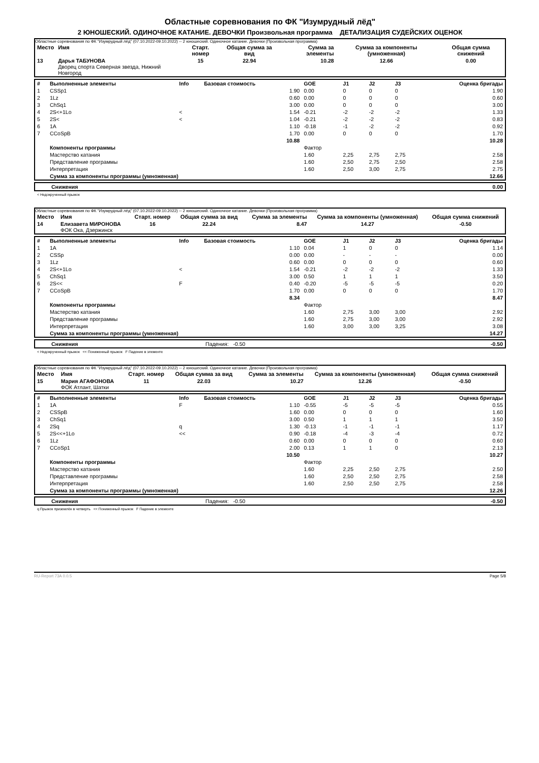Областные соревнования по ФК "Изумрудный лёд"
2 ЮНОШЕСКИЙ. ОДИНОЧНОЕ КАТАНИЕ. ДЕВОЧКИ Произвольная программа ДЕТАЛИЗАЦИЯ СУДЕЙСКИХ ОЦЕНОК
Областные соревнования по ФК "Изумрудный лёд" (07.10.2022-09.10.2022) -- 2 юношеский. Одиночное катание. Девочки (Произвольная программа)
| Место | Имя | Старт. номер | Общая сумма за вид | Сумма за элементы | Сумма за компоненты (умноженная) | Общая сумма снижений |
| --- | --- | --- | --- | --- | --- | --- |
| 13 | Дарья ТАБУНОВА Дворец спорта Северная звезда, Нижний Новгород | 15 | 22.94 | 10.28 | 12.66 | 0.00 |
| # | Выполненные элементы | Info | Базовая стоимость | GOE | J1 | J2 | J3 | Оценка бригады |
| --- | --- | --- | --- | --- | --- | --- | --- | --- |
| 1 | CSSp1 | | 1.90 | 0.00 | 0 | 0 | 0 | 1.90 |
| 2 | 1Lz | | 0.60 | 0.00 | 0 | 0 | 0 | 0.60 |
| 3 | ChSq1 | | 3.00 | 0.00 | 0 | 0 | 0 | 3.00 |
| 4 | 2S<+1Lo | < | 1.54 | -0.21 | -2 | -2 | -2 | 1.33 |
| 5 | 2S< | < | 1.04 | -0.21 | -2 | -2 | -2 | 0.83 |
| 6 | 1A | | 1.10 | -0.18 | -1 | -2 | -2 | 0.92 |
| 7 | CCoSpB | | 1.70 | 0.00 | 0 | 0 | 0 | 1.70 |
| | | | 10.88 | | | | | 10.28 |
| | Компоненты программы | | | Фактор | | | | |
| | Мастерство катания | | | 1.60 | 2,25 | 2,75 | 2,75 | 2.58 |
| | Представление программы | | | 1.60 | 2,50 | 2,75 | 2,50 | 2.58 |
| | Интерпретация | | | 1.60 | 2,50 | 3,00 | 2,75 | 2.75 |
| | Сумма за компоненты программы (умноженная) | | | | | | | 12.66 |
| | Снижения | 0.00 |
< Недокрученный прыжок
Областные соревнования по ФК "Изумрудный лёд" (07.10.2022-09.10.2022) -- 2 юношеский. Одиночное катание. Девочки (Произвольная программа)
| Место | Имя | Старт. номер | Общая сумма за вид | Сумма за элементы | Сумма за компоненты (умноженная) | Общая сумма снижений |
| --- | --- | --- | --- | --- | --- | --- |
| 14 | Елизавета МИРОНОВА ФОК Ока, Дзержинск | 16 | 22.24 | 8.47 | 14.27 | -0.50 |
| # | Выполненные элементы | Info | Базовая стоимость | GOE | J1 | J2 | J3 | Оценка бригады |
| --- | --- | --- | --- | --- | --- | --- | --- | --- |
| 1 | 1A | | 1.10 | 0.04 | 1 | 0 | 0 | 1.14 |
| 2 | CSSp | | 0.00 | 0.00 | - | - | - | 0.00 |
| 3 | 1Lz | | 0.60 | 0.00 | 0 | 0 | 0 | 0.60 |
| 4 | 2S<+1Lo | < | 1.54 | -0.21 | -2 | -2 | -2 | 1.33 |
| 5 | ChSq1 | | 3.00 | 0.50 | 1 | 1 | 1 | 3.50 |
| 6 | 2S<< | F | 0.40 | -0.20 | -5 | -5 | -5 | 0.20 |
| 7 | CCoSpB | | 1.70 | 0.00 | 0 | 0 | 0 | 1.70 |
| | | | 8.34 | | | | | 8.47 |
| | Компоненты программы | | | Фактор | | | | |
| | Мастерство катания | | | 1.60 | 2,75 | 3,00 | 3,00 | 2.92 |
| | Представление программы | | | 1.60 | 2,75 | 3,00 | 3,00 | 2.92 |
| | Интерпретация | | | 1.60 | 3,00 | 3,00 | 3,25 | 3.08 |
| | Сумма за компоненты программы (умноженная) | | | | | | | 14.27 |
| | Снижения | Падения: -0.50 | -0.50 |
< Недокрученный прыжок << Пониженный прыжок F Падение в элементе
Областные соревнования по ФК "Изумрудный лёд" (07.10.2022-09.10.2022) -- 2 юношеский. Одиночное катание. Девочки (Произвольная программа)
| Место | Имя | Старт. номер | Общая сумма за вид | Сумма за элементы | Сумма за компоненты (умноженная) | Общая сумма снижений |
| --- | --- | --- | --- | --- | --- | --- |
| 15 | Мария АГАФОНОВА ФОК Атлант, Шатки | 11 | 22.03 | 10.27 | 12.26 | -0.50 |
| # | Выполненные элементы | Info | Базовая стоимость | GOE | J1 | J2 | J3 | Оценка бригады |
| --- | --- | --- | --- | --- | --- | --- | --- | --- |
| 1 | 1A | F | 1.10 | -0.55 | -5 | -5 | -5 | 0.55 |
| 2 | CSSpB | | 1.60 | 0.00 | 0 | 0 | 0 | 1.60 |
| 3 | ChSq1 | | 3.00 | 0.50 | 1 | 1 | 1 | 3.50 |
| 4 | 2Sq | q | 1.30 | -0.13 | -1 | -1 | -1 | 1.17 |
| 5 | 2S<<+1Lo | << | 0.90 | -0.18 | -4 | -3 | -4 | 0.72 |
| 6 | 1Lz | | 0.60 | 0.00 | 0 | 0 | 0 | 0.60 |
| 7 | CCoSp1 | | 2.00 | 0.13 | 1 | 1 | 0 | 2.13 |
| | | | 10.50 | | | | | 10.27 |
| | Компоненты программы | | | Фактор | | | | |
| | Мастерство катания | | | 1.60 | 2,25 | 2,50 | 2,75 | 2.50 |
| | Представление программы | | | 1.60 | 2,50 | 2,50 | 2,75 | 2.58 |
| | Интерпретация | | | 1.60 | 2,50 | 2,50 | 2,75 | 2.58 |
| | Сумма за компоненты программы (умноженная) | | | | | | | 12.26 |
| | Снижения | Падения: -0.50 | -0.50 |
q Прыжок приземлён в четверть << Пониженный прыжок F Падение в элементе
RU-Report 73A 0.0.5 Page 5/8